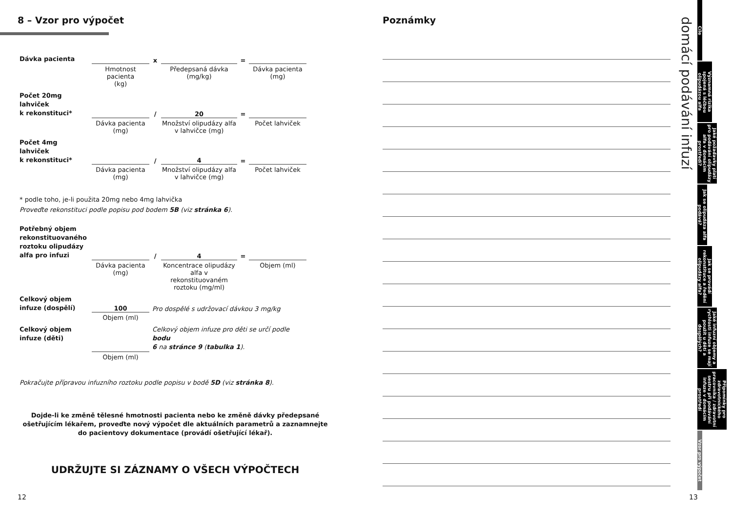8 – Vzor pro výpočet
| Dávka pacienta | | x | | = | |
| | Hmotnost pacienta (kg) | | Předepsaná dávka (mg/kg) | | Dávka pacienta (mg) |
| Počet 20mg lahviček k rekonstituci* | | / | 20 | = | |
| | Dávka pacienta (mg) | | Množství olipudázy alfa v lahvičce (mg) | | Počet lahviček |
| Počet 4mg lahviček k rekonstituci* | | / | 4 | = | |
| | Dávka pacienta (mg) | | Množství olipudázy alfa v lahvičce (mg) | | Počet lahviček |
* podle toho, je-li použita 20mg nebo 4mg lahvička
Proveďte rekonstituci podle popisu pod bodem 5B (viz stránka 6).
| Potřebný objem rekonstituovaného roztoku olipudázy alfa pro infuzi | | / | 4 | = | |
| | Dávka pacienta (mg) | | Koncentrace olipudázy alfa v rekonstituovaném roztoku (mg/ml) | | Objem (ml) |
| Celkový objem infuze (dospělí) | 100 | Pro dospělé s udržovací dávkou 3 mg/kg | | | |
| | Objem (ml) | | | | |
| Celkový objem infuze (děti) | | Celkový objem infuze pro děti se určí podle bodu 6 na stránce 9 ( tabulka 1 ). | | | |
| | Objem (ml) | | | | |
Pokračujte přípravou infuzního roztoku podle popisu v bodě 5D (viz stránka 8).
Dojde-li ke změně tělesné hmotnosti pacienta nebo ke změně dávky předepsané
ošetřujícím lékařem, proveďte nový výpočet dle aktuálních parametrů a zaznamnejte
do pacientovy dokumentace (provádí ošetřující lékař).
UDRŽUJTE SI ZÁZNAMY O VŠECH VÝPOČTECH
Poznámky
domácí podávání infuzí
Cíle
Významná rizika spojená s léčbou olipudázou alfa
Jaké požadavky platí pro podávání olipudázy alfa v domácím prostředí?
Jak se olipudáza alfa podává?
Jak se provádí rekonstituce a ředění olipudázy alfa?
Jaké infuzní objemy a rychlosti infuze se mají použít u dětí a dospělých?
Připomínky pro zdravotnického pracovníka / zdravotní sestru při podávání infuze v domácím prostředí
Vzor pro výpočet
12 13